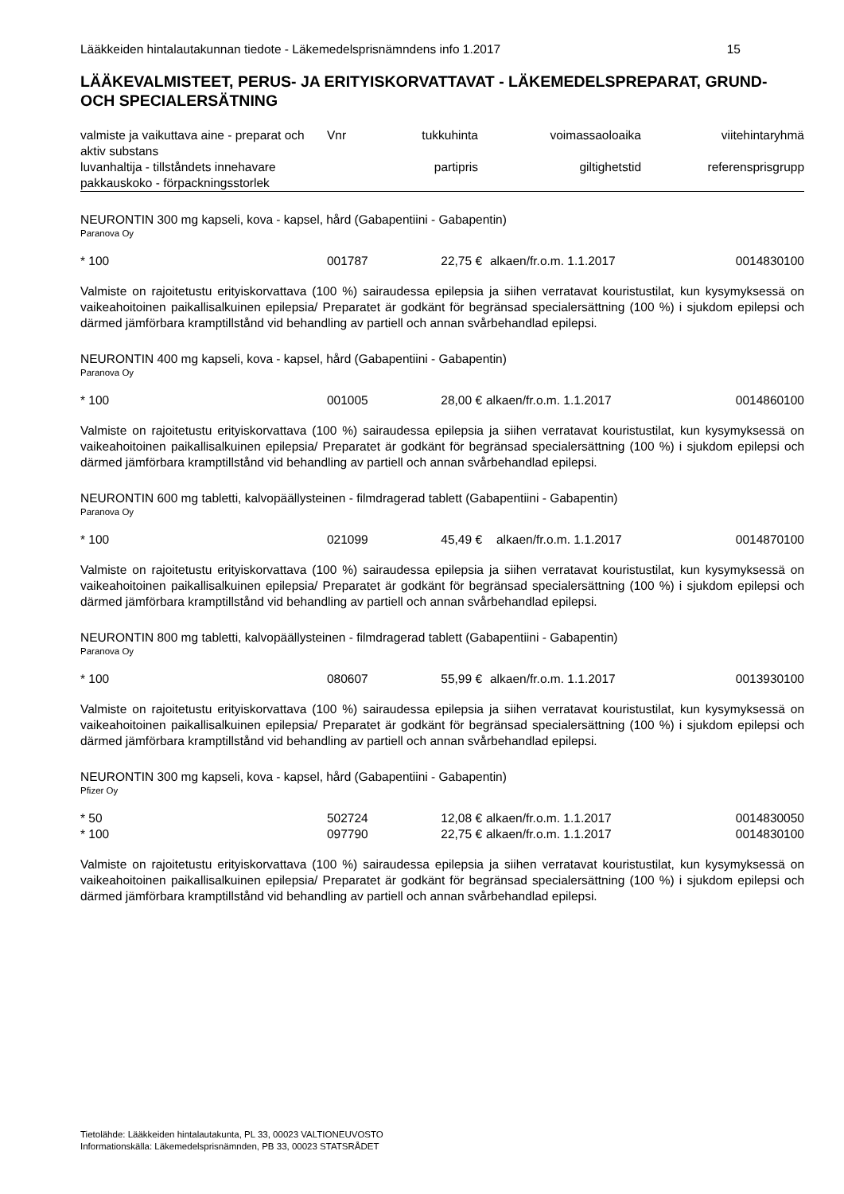Lääkkeiden hintalautakunnan tiedote - Läkemedelsprisnämndens info 1.2017 15
LÄÄKEVALMISTEET, PERUS- JA ERITYISKORVATTAVAT - LÄKEMEDELSPREPARAT, GRUND- OCH SPECIALERSÄTNING
| valmiste ja vaikuttava aine - preparat och aktiv substans luvanhaltija - tillståndets innehavare pakkauskoko - förpackningsstorlek | Vnr | tukkuhinta partipris | voimassaoloaika giltighetstid | viitehintaryhmä referensprisgrupp |
| --- | --- | --- | --- | --- |
NEURONTIN 300 mg kapseli, kova - kapsel, hård (Gabapentiini - Gabapentin)
Paranova Oy
| * 100 | 001787 | 22,75 € | alkaen/fr.o.m. 1.1.2017 | 0014830100 |
Valmiste on rajoitetustu erityiskorvattava (100 %) sairaudessa epilepsia ja siihen verratavat kouristustilat, kun kysymyksessä on vaikeahoitoinen paikallisalkuinen epilepsia/ Preparatet är godkänt för begränsad specialersättning (100 %) i sjukdom epilepsi och därmed jämförbara kramptillstånd vid behandling av partiell och annan svårbehandlad epilepsi.
NEURONTIN 400 mg kapseli, kova - kapsel, hård (Gabapentiini - Gabapentin)
Paranova Oy
| * 100 | 001005 | 28,00 € | alkaen/fr.o.m. 1.1.2017 | 0014860100 |
Valmiste on rajoitetustu erityiskorvattava (100 %) sairaudessa epilepsia ja siihen verratavat kouristustilat, kun kysymyksessä on vaikeahoitoinen paikallisalkuinen epilepsia/ Preparatet är godkänt för begränsad specialersättning (100 %) i sjukdom epilepsi och därmed jämförbara kramptillstånd vid behandling av partiell och annan svårbehandlad epilepsi.
NEURONTIN 600 mg tabletti, kalvopäällysteinen - filmdragerad tablett (Gabapentiini - Gabapentin)
Paranova Oy
| * 100 | 021099 | 45,49 € | alkaen/fr.o.m. 1.1.2017 | 0014870100 |
Valmiste on rajoitetustu erityiskorvattava (100 %) sairaudessa epilepsia ja siihen verratavat kouristustilat, kun kysymyksessä on vaikeahoitoinen paikallisalkuinen epilepsia/ Preparatet är godkänt för begränsad specialersättning (100 %) i sjukdom epilepsi och därmed jämförbara kramptillstånd vid behandling av partiell och annan svårbehandlad epilepsi.
NEURONTIN 800 mg tabletti, kalvopäällysteinen - filmdragerad tablett (Gabapentiini - Gabapentin)
Paranova Oy
| * 100 | 080607 | 55,99 € | alkaen/fr.o.m. 1.1.2017 | 0013930100 |
Valmiste on rajoitetustu erityiskorvattava (100 %) sairaudessa epilepsia ja siihen verratavat kouristustilat, kun kysymyksessä on vaikeahoitoinen paikallisalkuinen epilepsia/ Preparatet är godkänt för begränsad specialersättning (100 %) i sjukdom epilepsi och därmed jämförbara kramptillstånd vid behandling av partiell och annan svårbehandlad epilepsi.
NEURONTIN 300 mg kapseli, kova - kapsel, hård (Gabapentiini - Gabapentin)
Pfizer Oy
| * 50 | 502724 | 12,08 € | alkaen/fr.o.m. 1.1.2017 | 0014830050 |
| * 100 | 097790 | 22,75 € | alkaen/fr.o.m. 1.1.2017 | 0014830100 |
Valmiste on rajoitetustu erityiskorvattava (100 %) sairaudessa epilepsia ja siihen verratavat kouristustilat, kun kysymyksessä on vaikeahoitoinen paikallisalkuinen epilepsia/ Preparatet är godkänt för begränsad specialersättning (100 %) i sjukdom epilepsi och därmed jämförbara kramptillstånd vid behandling av partiell och annan svårbehandlad epilepsi.
Tietolähde: Lääkkeiden hintalautakunta, PL 33, 00023 VALTIONEUVOSTO
Informationskälla: Läkemedelsprisnämnden, PB 33, 00023 STATSRÅDET